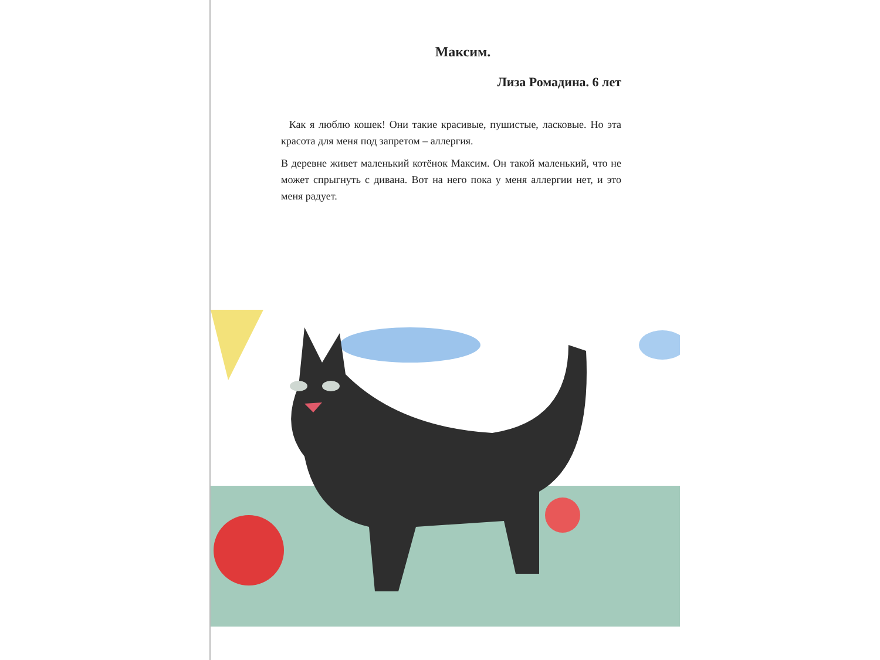Максим.
Лиза Ромадина. 6 лет
Как я люблю кошек! Они такие красивые, пушистые, ласковые. Но эта красота для меня под запретом – аллергия.
В деревне живет маленький котёнок Максим. Он такой маленький, что не может спрыгнуть с дивана. Вот на него пока у меня аллергии нет, и это меня радует.